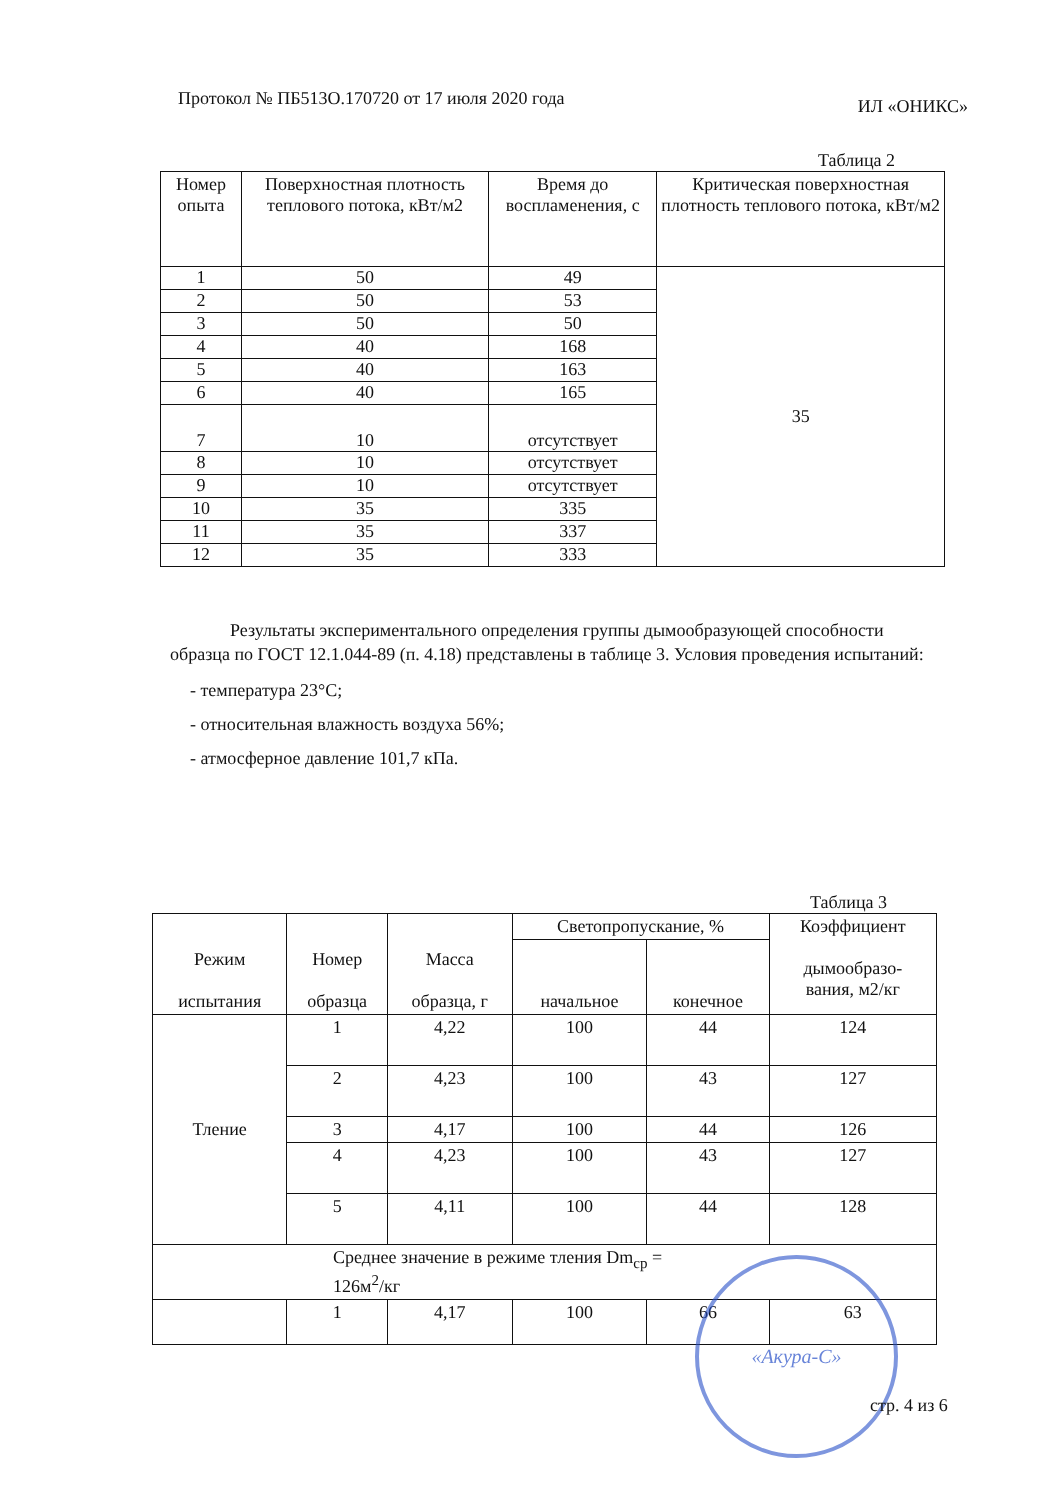Протокол № ПБ513О.170720 от 17 июля 2020 года ИЛ «ОНИКС»
Таблица 2
| Номер опыта | Поверхностная плотность теплового потока, кВт/м2 | Время до воспламенения, с | Критическая поверхностная плотность теплового потока, кВт/м2 |
| --- | --- | --- | --- |
| 1 | 50 | 49 | 35 |
| 2 | 50 | 53 | |
| 3 | 50 | 50 | |
| 4 | 40 | 168 | |
| 5 | 40 | 163 | |
| 6 | 40 | 165 | |
| 7 | 10 | отсутствует | |
| 8 | 10 | отсутствует | |
| 9 | 10 | отсутствует | |
| 10 | 35 | 335 | |
| 11 | 35 | 337 | |
| 12 | 35 | 333 | |
Результаты экспериментального определения группы дымообразующей способности образца по ГОСТ 12.1.044-89 (п. 4.18) представлены в таблице 3. Условия проведения испытаний:
- температура 23°С;
- относительная влажность воздуха 56%;
- атмосферное давление 101,7 кПа.
Таблица 3
| Режим испытания | Номер образца | Масса образца, г | Светопропускание, % | | Коэффициент дымообразо- вания, м2/кг |
| --- | --- | --- | --- | --- | --- |
| | | | начальное | конечное | |
| Тление | 1 | 4,22 | 100 | 44 | 124 |
| | 2 | 4,23 | 100 | 43 | 127 |
| | 3 | 4,17 | 100 | 44 | 126 |
| | 4 | 4,23 | 100 | 43 | 127 |
| | 5 | 4,11 | 100 | 44 | 128 |
| Среднее значение в режиме тления Dm<sub>ср</sub> = 126м<sup>2</sup>/кг | | | | | |
| | 1 | 4,17 | 100 | 66 | 63 |
«Акура-С»
стр. 4 из 6